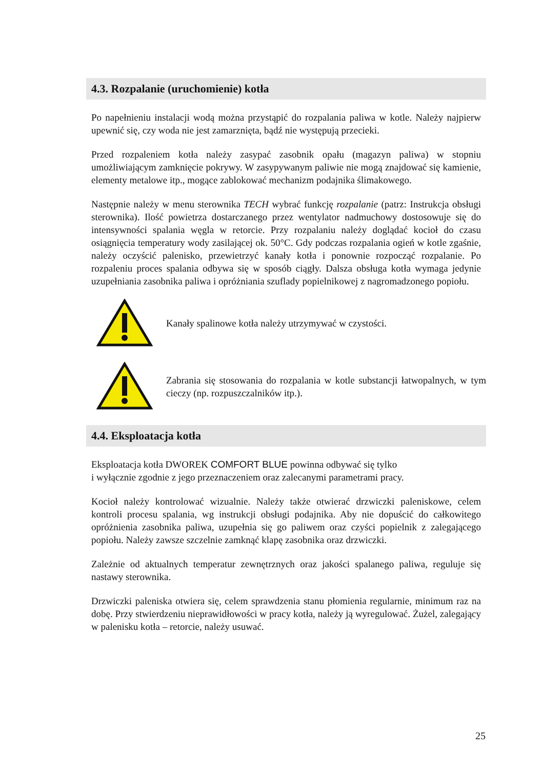4.3. Rozpalanie (uruchomienie) kotła
Po napełnieniu instalacji wodą można przystąpić do rozpalania paliwa w kotle. Należy najpierw upewnić się, czy woda nie jest zamarznięta, bądź nie występują przecieki.
Przed rozpaleniem kotła należy zasypać zasobnik opału (magazyn paliwa) w stopniu umożliwiającym zamknięcie pokrywy. W zasypywanym paliwie nie mogą znajdować się kamienie, elementy metalowe itp., mogące zablokować mechanizm podajnika ślimakowego.
Następnie należy w menu sterownika TECH wybrać funkcję rozpalanie (patrz: Instrukcja obsługi sterownika). Ilość powietrza dostarczanego przez wentylator nadmuchowy dostosowuje się do intensywności spalania węgla w retorcie. Przy rozpalaniu należy doglądać kocioł do czasu osiągnięcia temperatury wody zasilającej ok. 50°C. Gdy podczas rozpalania ogień w kotle zgaśnie, należy oczyścić palenisko, przewietrzyć kanały kotła i ponownie rozpocząć rozpalanie. Po rozpaleniu proces spalania odbywa się w sposób ciągły. Dalsza obsługa kotła wymaga jedynie uzupełniania zasobnika paliwa i opróżniania szuflady popielnikowej z nagromadzonego popiołu.
Kanały spalinowe kotła należy utrzymywać w czystości.
Zabrania się stosowania do rozpalania w kotle substancji łatwopalnych, w tym cieczy (np. rozpuszczalników itp.).
4.4. Eksploatacja kotła
Eksploatacja kotła DWOREK COMFORT BLUE powinna odbywać się tylko
i wyłącznie zgodnie z jego przeznaczeniem oraz zalecanymi parametrami pracy.
Kocioł należy kontrolować wizualnie. Należy także otwierać drzwiczki paleniskowe, celem kontroli procesu spalania, wg instrukcji obsługi podajnika. Aby nie dopuścić do całkowitego opróżnienia zasobnika paliwa, uzupełnia się go paliwem oraz czyści popielnik z zalegającego popiołu. Należy zawsze szczelnie zamknąć klapę zasobnika oraz drzwiczki.
Zależnie od aktualnych temperatur zewnętrznych oraz jakości spalanego paliwa, reguluje się nastawy sterownika.
Drzwiczki paleniska otwiera się, celem sprawdzenia stanu płomienia regularnie, minimum raz na dobę. Przy stwierdzeniu nieprawidłowości w pracy kotła, należy ją wyregulować. Żużel, zalegający w palenisku kotła – retorcie, należy usuwać.
25